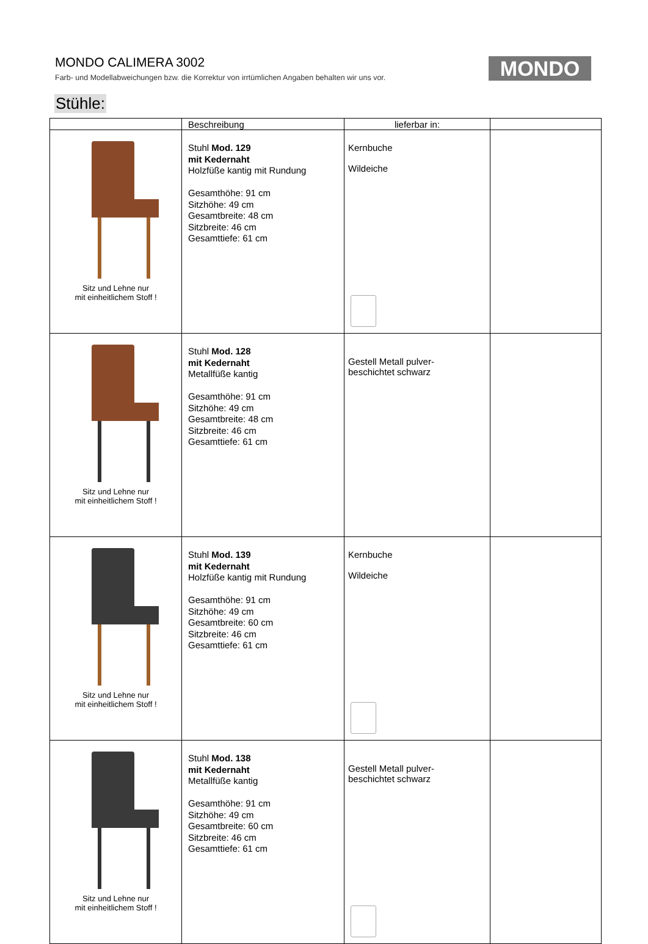MONDO CALIMERA 3002
Farb- und Modellabweichungen bzw. die Korrektur von irrtümlichen Angaben behalten wir uns vor.
MONDO
Stühle:
| | Beschreibung | lieferbar in: | |
| --- | --- | --- | --- |
| Sitz und Lehne nur mit einheitlichem Stoff ! | Stuhl Mod. 129 mit Kedernaht Holzfüße kantig mit Rundung Gesamthöhe: 91 cm Sitzhöhe: 49 cm Gesamtbreite: 48 cm Sitzbreite: 46 cm Gesamttiefe: 61 cm | Kernbuche Wildeiche | |
| Sitz und Lehne nur mit einheitlichem Stoff ! | Stuhl Mod. 128 mit Kedernaht Metallfüße kantig Gesamthöhe: 91 cm Sitzhöhe: 49 cm Gesamtbreite: 48 cm Sitzbreite: 46 cm Gesamttiefe: 61 cm | Gestell Metall pulver- beschichtet schwarz | |
| Sitz und Lehne nur mit einheitlichem Stoff ! | Stuhl Mod. 139 mit Kedernaht Holzfüße kantig mit Rundung Gesamthöhe: 91 cm Sitzhöhe: 49 cm Gesamtbreite: 60 cm Sitzbreite: 46 cm Gesamttiefe: 61 cm | Kernbuche Wildeiche | |
| Sitz und Lehne nur mit einheitlichem Stoff ! | Stuhl Mod. 138 mit Kedernaht Metallfüße kantig Gesamthöhe: 91 cm Sitzhöhe: 49 cm Gesamtbreite: 60 cm Sitzbreite: 46 cm Gesamttiefe: 61 cm | Gestell Metall pulver- beschichtet schwarz | |